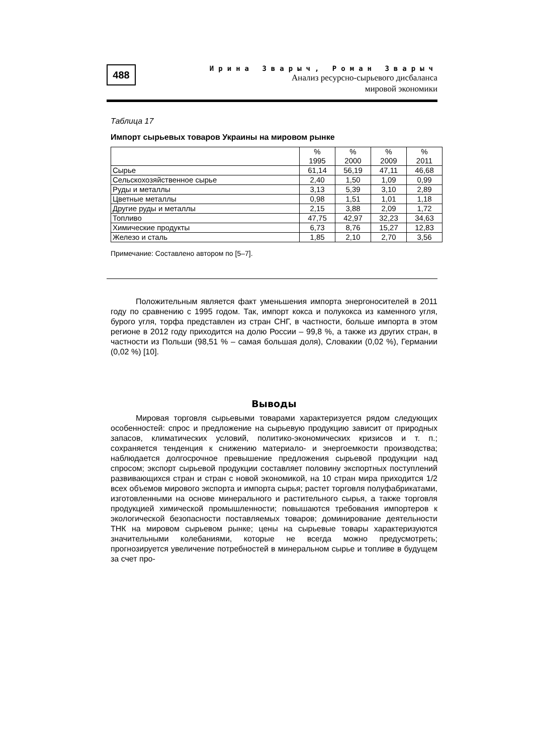488
Ирина Зварыч, Роман Зварыч
Анализ ресурсно-сырьевого дисбаланса
мировой экономики
Таблица 17
Импорт сырьевых товаров Украины на мировом рынке
| | % 1995 | % 2000 | % 2009 | % 2011 |
| Сырье | 61,14 | 56,19 | 47,11 | 46,68 |
| Сельскохозяйственное сырье | 2,40 | 1,50 | 1,09 | 0,99 |
| Руды и металлы | 3,13 | 5,39 | 3,10 | 2,89 |
| Цветные металлы | 0,98 | 1,51 | 1,01 | 1,18 |
| Другие руды и металлы | 2,15 | 3,88 | 2,09 | 1,72 |
| Топливо | 47,75 | 42,97 | 32,23 | 34,63 |
| Химические продукты | 6,73 | 8,76 | 15,27 | 12,83 |
| Железо и сталь | 1,85 | 2,10 | 2,70 | 3,56 |
Примечание: Составлено автором по [5–7].
Положительным является факт уменьшения импорта энергоносителей в 2011 году по сравнению с 1995 годом. Так, импорт кокса и полукокса из каменного угля, бурого угля, торфа представлен из стран СНГ, в частности, больше импорта в этом регионе в 2012 году приходится на долю России – 99,8 %, а также из других стран, в частности из Польши (98,51 % – самая большая доля), Словакии (0,02 %), Германии (0,02 %) [10].
Выводы
Мировая торговля сырьевыми товарами характеризуется рядом следующих особенностей: спрос и предложение на сырьевую продукцию зависит от природных запасов, климатических условий, политико-экономических кризисов и т. п.; сохраняется тенденция к снижению материало- и энергоемкости производства; наблюдается долгосрочное превышение предложения сырьевой продукции над спросом; экспорт сырьевой продукции составляет половину экспортных поступлений развивающихся стран и стран с новой экономикой, на 10 стран мира приходится 1/2 всех объемов мирового экспорта и импорта сырья; растет торговля полуфабрикатами, изготовленными на основе минерального и растительного сырья, а также торговля продукцией химической промышленности; повышаются требования импортеров к экологической безопасности поставляемых товаров; доминирование деятельности ТНК на мировом сырьевом рынке; цены на сырьевые товары характеризуются значительными колебаниями, которые не всегда можно предусмотреть; прогнозируется увеличение потребностей в минеральном сырье и топливе в будущем за счет про-